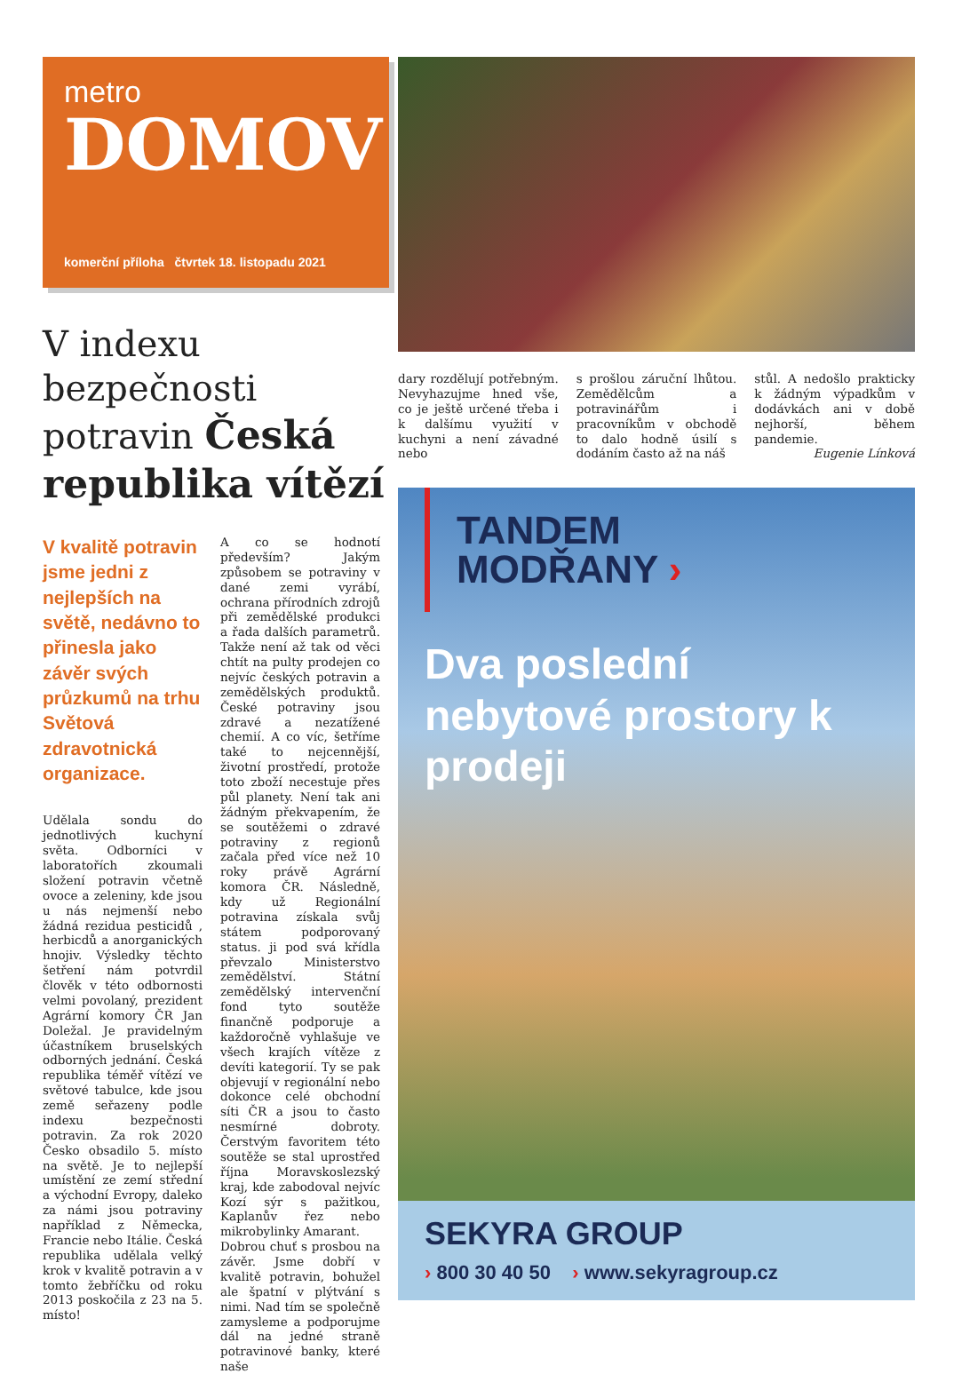metro
DOMOV
komerční příloha čtvrtek 18. listopadu 2021
V indexu bezpečnosti potravin Česká republika vítězí
V kvalitě potravin jsme jedni z nejlepších na světě, nedávno to přinesla jako závěr svých průzkumů na trhu Světová zdravotnická organizace.
Udělala sondu do jednotlivých kuchyní světa. Odborníci v laboratořích zkoumali složení potravin včetně ovoce a zeleniny, kde jsou u nás nejmenší nebo žádná rezidua pesticidů , herbicdů a anorganických hnojiv. Výsledky těchto šetření nám potvrdil člověk v této odbornosti velmi povolaný, prezident Agrární komory ČR Jan Doležal. Je pravidelným účastníkem bruselských odborných jednání. Česká republika téměř vítězí ve světové tabulce, kde jsou země seřazeny podle indexu bezpečnosti potravin. Za rok 2020 Česko obsadilo 5. místo na světě. Je to nejlepší umístění ze zemí střední a východní Evropy, daleko za námi jsou potraviny například z Německa, Francie nebo Itálie. Česká republika udělala velký krok v kvalitě potravin a v tomto žebříčku od roku 2013 poskočila z 23 na 5. místo!
A co se hodnotí především? Jakým způsobem se potraviny v dané zemi vyrábí, ochrana přírodních zdrojů při zemědělské produkci a řada dalších parametrů. Takže není až tak od věci chtít na pulty prodejen co nejvíc českých potravin a zemědělských produktů. České potraviny jsou zdravé a nezatížené chemií. A co víc, šetříme také to nejcennější, životní prostředí, protože toto zboží necestuje přes půl planety. Není tak ani žádným překvapením, že se soutěžemi o zdravé potraviny z regionů začala před více než 10 roky právě Agrární komora ČR. Následně, kdy už Regionální potravina získala svůj státem podporovaný status. ji pod svá křídla převzalo Ministerstvo zemědělství. Státní zemědělský intervenční fond tyto soutěže finančně podporuje a každoročně vyhlašuje ve všech krajích vítěze z devíti kategorií. Ty se pak objevují v regionální nebo dokonce celé obchodní síti ČR a jsou to často nesmírné dobroty. Čerstvým favoritem této soutěže se stal uprostřed října Moravskoslezský kraj, kde zabodoval nejvíc Kozí sýr s pažitkou, Kaplanův řez nebo mikrobylinky Amarant.
Dobrou chuť s prosbou na závěr. Jsme dobří v kvalitě potravin, bohužel ale špatní v plýtvání s nimi. Nad tím se společně zamysleme a podporujme dál na jedné straně potravinové banky, které naše
dary rozdělují potřebným. Nevyhazujme hned vše, co je ještě určené třeba i k dalšímu využití v kuchyni a není závadné nebo
s prošlou záruční lhůtou. Zemědělcům a potravinářům i pracovníkům v obchodě to dalo hodně úsilí s dodáním často až na náš
stůl. A nedošlo prakticky k žádným výpadkům v dodávkách ani v době nejhorší, během pandemie.
Eugenie Línková
TANDEM
MODŘANY ›
Dva poslední nebytové prostory k prodeji
SEKYRA GROUP
› 800 30 40 50 › www.sekyragroup.cz